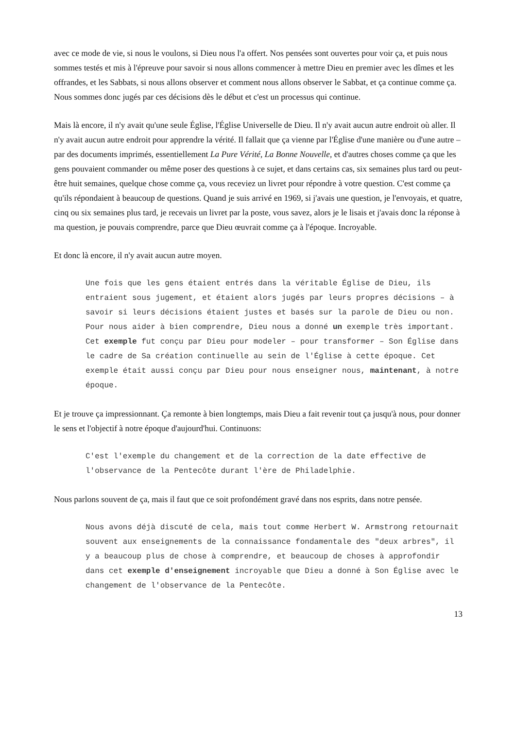avec ce mode de vie, si nous le voulons, si Dieu nous l'a offert. Nos pensées sont ouvertes pour voir ça, et puis nous sommes testés et mis à l'épreuve pour savoir si nous allons commencer à mettre Dieu en premier avec les dîmes et les offrandes, et les Sabbats, si nous allons observer et comment nous allons observer le Sabbat, et ça continue comme ça. Nous sommes donc jugés par ces décisions dès le début et c'est un processus qui continue.
Mais là encore, il n'y avait qu'une seule Église, l'Église Universelle de Dieu. Il n'y avait aucun autre endroit où aller. Il n'y avait aucun autre endroit pour apprendre la vérité. Il fallait que ça vienne par l'Église d'une manière ou d'une autre – par des documents imprimés, essentiellement La Pure Vérité, La Bonne Nouvelle, et d'autres choses comme ça que les gens pouvaient commander ou même poser des questions à ce sujet, et dans certains cas, six semaines plus tard ou peut-être huit semaines, quelque chose comme ça, vous receviez un livret pour répondre à votre question. C'est comme ça qu'ils répondaient à beaucoup de questions. Quand je suis arrivé en 1969, si j'avais une question, je l'envoyais, et quatre, cinq ou six semaines plus tard, je recevais un livret par la poste, vous savez, alors je le lisais et j'avais donc la réponse à ma question, je pouvais comprendre, parce que Dieu œuvrait comme ça à l'époque. Incroyable.
Et donc là encore, il n'y avait aucun autre moyen.
Une fois que les gens étaient entrés dans la véritable Église de Dieu, ils entraient sous jugement, et étaient alors jugés par leurs propres décisions – à savoir si leurs décisions étaient justes et basés sur la parole de Dieu ou non. Pour nous aider à bien comprendre, Dieu nous a donné un exemple très important. Cet exemple fut conçu par Dieu pour modeler – pour transformer – Son Église dans le cadre de Sa création continuelle au sein de l'Église à cette époque. Cet exemple était aussi conçu par Dieu pour nous enseigner nous, maintenant, à notre époque.
Et je trouve ça impressionnant. Ça remonte à bien longtemps, mais Dieu a fait revenir tout ça jusqu'à nous, pour donner le sens et l'objectif à notre époque d'aujourd'hui. Continuons:
C'est l'exemple du changement et de la correction de la date effective de l'observance de la Pentecôte durant l'ère de Philadelphie.
Nous parlons souvent de ça, mais il faut que ce soit profondément gravé dans nos esprits, dans notre pensée.
Nous avons déjà discuté de cela, mais tout comme Herbert W. Armstrong retournait souvent aux enseignements de la connaissance fondamentale des "deux arbres", il y a beaucoup plus de chose à comprendre, et beaucoup de choses à approfondir dans cet exemple d'enseignement incroyable que Dieu a donné à Son Église avec le changement de l'observance de la Pentecôte.
13